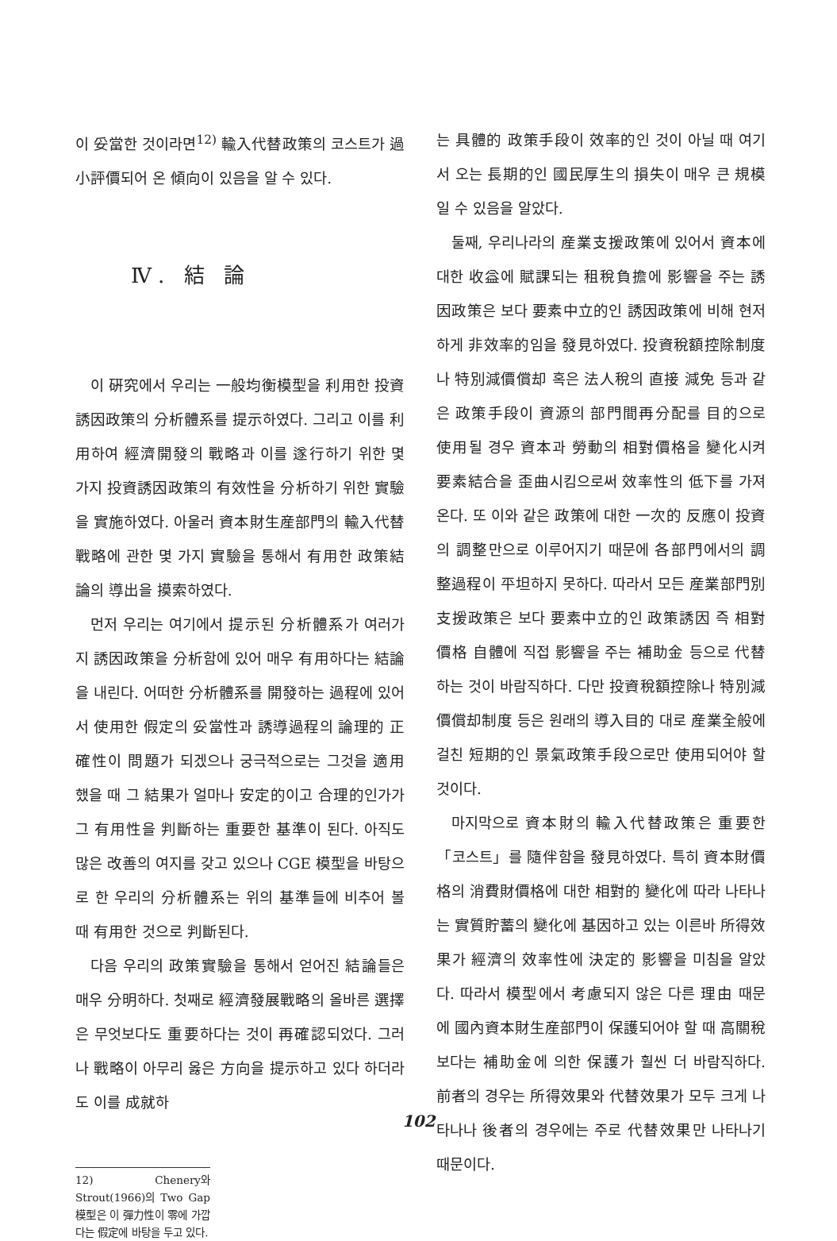이 妥當한 것이라면<sup>12)</sup> 輸入代替政策의 코스트가 過小評價되어 온 傾向이 있음을 알 수 있다.
Ⅳ. 結 論
이 硏究에서 우리는 一般均衡模型을 利用한 投資誘因政策의 分析體系를 提示하였다. 그리고 이를 利用하여 經濟開發의 戰略과 이를 遂行하기 위한 몇 가지 投資誘因政策의 有效性을 分析하기 위한 實驗을 實施하였다. 아울러 資本財生産部門의 輸入代替戰略에 관한 몇 가지 實驗을 통해서 有用한 政策結論의 導出을 摸索하였다.
먼저 우리는 여기에서 提示된 分析體系가 여러가지 誘因政策을 分析함에 있어 매우 有用하다는 結論을 내린다. 어떠한 分析體系를 開發하는 過程에 있어서 使用한 假定의 妥當性과 誘導過程의 論理的 正確性이 問題가 되겠으나 궁극적으로는 그것을 適用했을 때 그 結果가 얼마나 安定的이고 合理的인가가 그 有用性을 判斷하는 重要한 基準이 된다. 아직도 많은 改善의 여지를 갖고 있으나 CGE 模型을 바탕으로 한 우리의 分析體系는 위의 基準들에 비추어 볼 때 有用한 것으로 判斷된다.
다음 우리의 政策實驗을 통해서 얻어진 結論들은 매우 分明하다. 첫째로 經濟發展戰略의 올바른 選擇은 무엇보다도 重要하다는 것이 再確認되었다. 그러나 戰略이 아무리 옳은 方向을 提示하고 있다 하더라도 이를 成就하
12) Chenery와 Strout(1966)의 Two Gap模型은 이 彈力性이 零에 가깝다는 假定에 바탕을 두고 있다.
는 具體的 政策手段이 效率的인 것이 아닐 때 여기서 오는 長期的인 國民厚生의 損失이 매우 큰 規模일 수 있음을 알았다.
둘째, 우리나라의 産業支援政策에 있어서 資本에 대한 收益에 賦課되는 租稅負擔에 影響을 주는 誘因政策은 보다 要素中立的인 誘因政策에 비해 현저하게 非效率的임을 發見하였다. 投資稅額控除制度나 特別減價償却 혹은 法人稅의 直接 減免 등과 같은 政策手段이 資源의 部門間再分配를 目的으로 使用될 경우 資本과 勞動의 相對價格을 變化시켜 要素結合을 歪曲시킴으로써 效率性의 低下를 가져온다. 또 이와 같은 政策에 대한 一次的 反應이 投資의 調整만으로 이루어지기 때문에 各部門에서의 調整過程이 平坦하지 못하다. 따라서 모든 産業部門別 支援政策은 보다 要素中立的인 政策誘因 즉 相對價格 自體에 직접 影響을 주는 補助金 등으로 代替하는 것이 바람직하다. 다만 投資稅額控除나 特別減價償却制度 등은 원래의 導入目的 대로 産業全般에 걸친 短期的인 景氣政策手段으로만 使用되어야 할 것이다.
마지막으로 資本財의 輸入代替政策은 重要한 「코스트」를 隨伴함을 發見하였다. 특히 資本財價格의 消費財價格에 대한 相對的 變化에 따라 나타나는 實質貯蓄의 變化에 基因하고 있는 이른바 所得效果가 經濟의 效率性에 決定的 影響을 미침을 알았다. 따라서 模型에서 考慮되지 않은 다른 理由 때문에 國內資本財生産部門이 保護되어야 할 때 高關稅 보다는 補助金에 의한 保護가 훨씬 더 바람직하다. 前者의 경우는 所得效果와 代替效果가 모두 크게 나타나나 後者의 경우에는 주로 代替效果만 나타나기 때문이다.
102